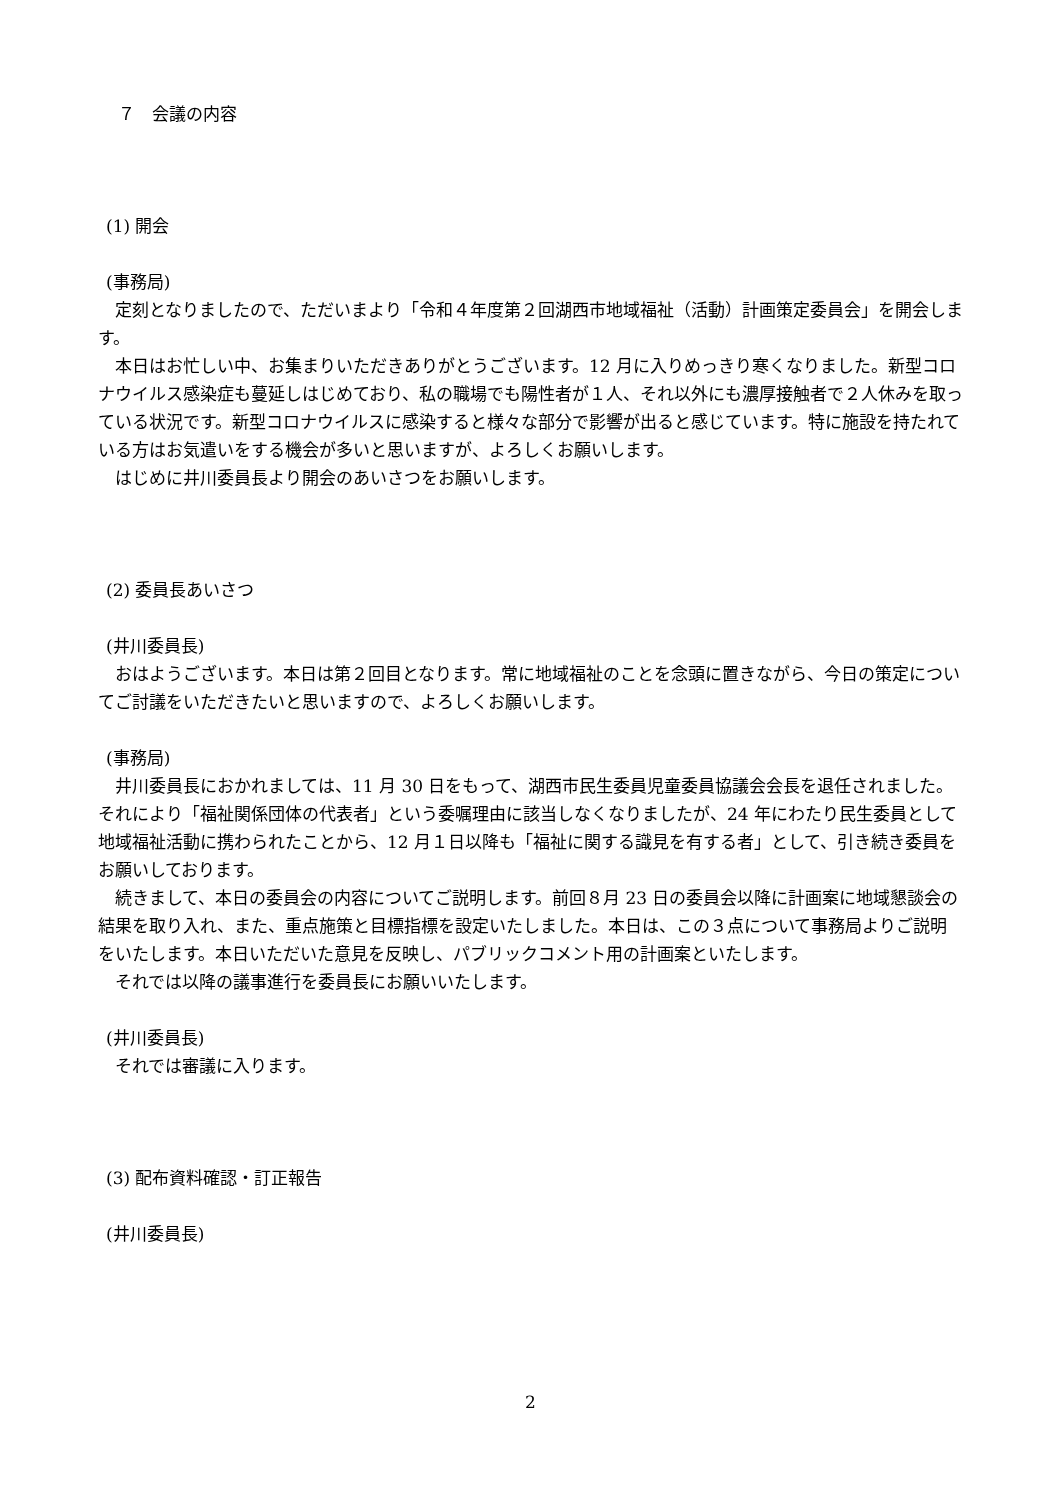７　会議の内容
(1) 開会
(事務局)
定刻となりましたので、ただいまより「令和４年度第２回湖西市地域福祉（活動）計画策定委員会」を開会します。
本日はお忙しい中、お集まりいただきありがとうございます。12 月に入りめっきり寒くなりました。新型コロナウイルス感染症も蔓延しはじめており、私の職場でも陽性者が１人、それ以外にも濃厚接触者で２人休みを取っている状況です。新型コロナウイルスに感染すると様々な部分で影響が出ると感じています。特に施設を持たれている方はお気遣いをする機会が多いと思いますが、よろしくお願いします。
はじめに井川委員長より開会のあいさつをお願いします。
(2) 委員長あいさつ
(井川委員長)
おはようございます。本日は第２回目となります。常に地域福祉のことを念頭に置きながら、今日の策定についてご討議をいただきたいと思いますので、よろしくお願いします。
(事務局)
井川委員長におかれましては、11 月 30 日をもって、湖西市民生委員児童委員協議会会長を退任されました。それにより「福祉関係団体の代表者」という委嘱理由に該当しなくなりましたが、24 年にわたり民生委員として地域福祉活動に携わられたことから、12 月１日以降も「福祉に関する識見を有する者」として、引き続き委員をお願いしております。
続きまして、本日の委員会の内容についてご説明します。前回８月 23 日の委員会以降に計画案に地域懇談会の結果を取り入れ、また、重点施策と目標指標を設定いたしました。本日は、この３点について事務局よりご説明をいたします。本日いただいた意見を反映し、パブリックコメント用の計画案といたします。
それでは以降の議事進行を委員長にお願いいたします。
(井川委員長)
それでは審議に入ります。
(3) 配布資料確認・訂正報告
(井川委員長)
2